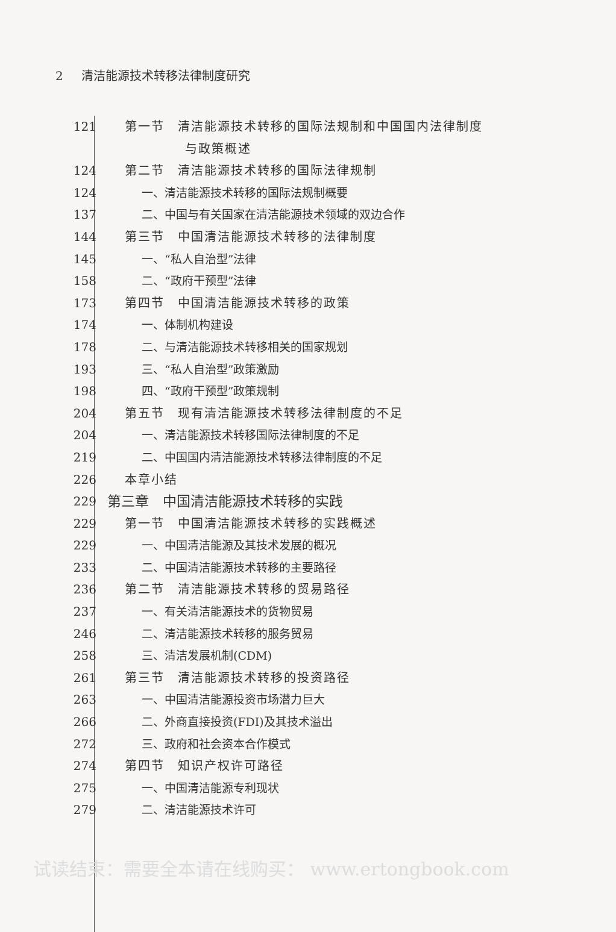2 清洁能源技术转移法律制度研究
121 第一节　清洁能源技术转移的国际法规制和中国国内法律制度
与政策概述
124 第二节　清洁能源技术转移的国际法律规制
124 一、清洁能源技术转移的国际法规制概要
137 二、中国与有关国家在清洁能源技术领域的双边合作
144 第三节　中国清洁能源技术转移的法律制度
145 一、“私人自治型”法律
158 二、“政府干预型”法律
173 第四节　中国清洁能源技术转移的政策
174 一、体制机构建设
178 二、与清洁能源技术转移相关的国家规划
193 三、“私人自治型”政策激励
198 四、“政府干预型”政策规制
204 第五节　现有清洁能源技术转移法律制度的不足
204 一、清洁能源技术转移国际法律制度的不足
219 二、中国国内清洁能源技术转移法律制度的不足
226 本章小结
229
第三章　中国清洁能源技术转移的实践
229 第一节　中国清洁能源技术转移的实践概述
229 一、中国清洁能源及其技术发展的概况
233 二、中国清洁能源技术转移的主要路径
236 第二节　清洁能源技术转移的贸易路径
237 一、有关清洁能源技术的货物贸易
246 二、清洁能源技术转移的服务贸易
258 三、清洁发展机制(CDM)
261 第三节　清洁能源技术转移的投资路径
263 一、中国清洁能源投资市场潜力巨大
266 二、外商直接投资(FDI)及其技术溢出
272 三、政府和社会资本合作模式
274 第四节　知识产权许可路径
275 一、中国清洁能源专利现状
279 二、清洁能源技术许可
试读结束：需要全本请在线购买： www.ertongbook.com